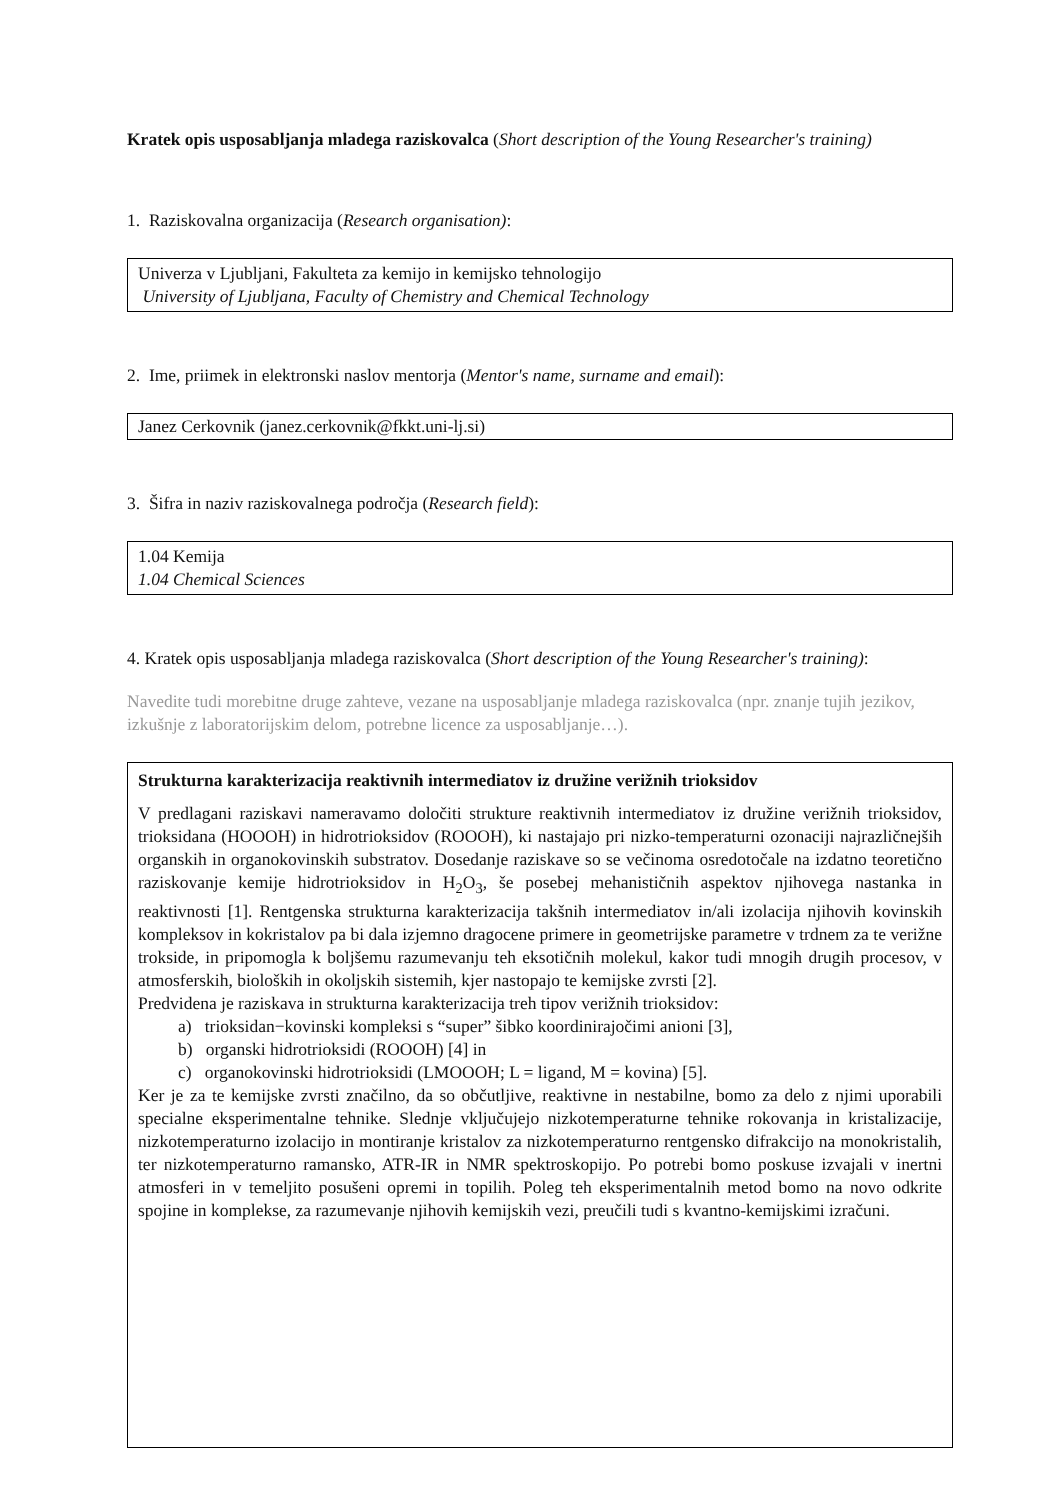Kratek opis usposabljanja mladega raziskovalca (Short description of the Young Researcher's training)
1. Raziskovalna organizacija (Research organisation):
Univerza v Ljubljani, Fakulteta za kemijo in kemijsko tehnologijo
University of Ljubljana, Faculty of Chemistry and Chemical Technology
2. Ime, priimek in elektronski naslov mentorja (Mentor's name, surname and email):
Janez Cerkovnik (janez.cerkovnik@fkkt.uni-lj.si)
3. Šifra in naziv raziskovalnega področja (Research field):
1.04 Kemija
1.04 Chemical Sciences
4. Kratek opis usposabljanja mladega raziskovalca (Short description of the Young Researcher's training):
Navedite tudi morebitne druge zahteve, vezane na usposabljanje mladega raziskovalca (npr. znanje tujih jezikov, izkušnje z laboratorijskim delom, potrebne licence za usposabljanje…).
Strukturna karakterizacija reaktivnih intermediatov iz družine verižnih trioksidov
V predlagani raziskavi nameravamo določiti strukture reaktivnih intermediatov iz družine verižnih trioksidov, trioksidana (HOOOH) in hidrotrioksidov (ROOOH), ki nastajajo pri nizko-temperaturni ozonaciji najrazličnejših organskih in organokovinskih substratov. Dosedanje raziskave so se večinoma osredotočale na izdatno teoretično raziskovanje kemije hidrotrioksidov in H<sub>2</sub>O<sub>3</sub>, še posebej mehanističnih aspektov njihovega nastanka in reaktivnosti [1]. Rentgenska strukturna karakterizacija takšnih intermediatov in/ali izolacija njihovih kovinskih kompleksov in kokristalov pa bi dala izjemno dragocene primere in geometrijske parametre v trdnem za te verižne trokside, in pripomogla k boljšemu razumevanju teh eksotičnih molekul, kakor tudi mnogih drugih procesov, v atmosferskih, bioloških in okoljskih sistemih, kjer nastopajo te kemijske zvrsti [2].
Predvidena je raziskava in strukturna karakterizacija treh tipov verižnih trioksidov:
a) trioksidan−kovinski kompleksi s “super” šibko koordinirajočimi anioni [3],
b) organski hidrotrioksidi (ROOOH) [4] in
c) organokovinski hidrotrioksidi (LMOOOH; L = ligand, M = kovina) [5].
Ker je za te kemijske zvrsti značilno, da so občutljive, reaktivne in nestabilne, bomo za delo z njimi uporabili specialne eksperimentalne tehnike. Slednje vključujejo nizkotemperaturne tehnike rokovanja in kristalizacije, nizkotemperaturno izolacijo in montiranje kristalov za nizkotemperaturno rentgensko difrakcijo na monokristalih, ter nizkotemperaturno ramansko, ATR-IR in NMR spektroskopijo. Po potrebi bomo poskuse izvajali v inertni atmosferi in v temeljito posušeni opremi in topilih. Poleg teh eksperimentalnih metod bomo na novo odkrite spojine in komplekse, za razumevanje njihovih kemijskih vezi, preučili tudi s kvantno-kemijskimi izračuni.